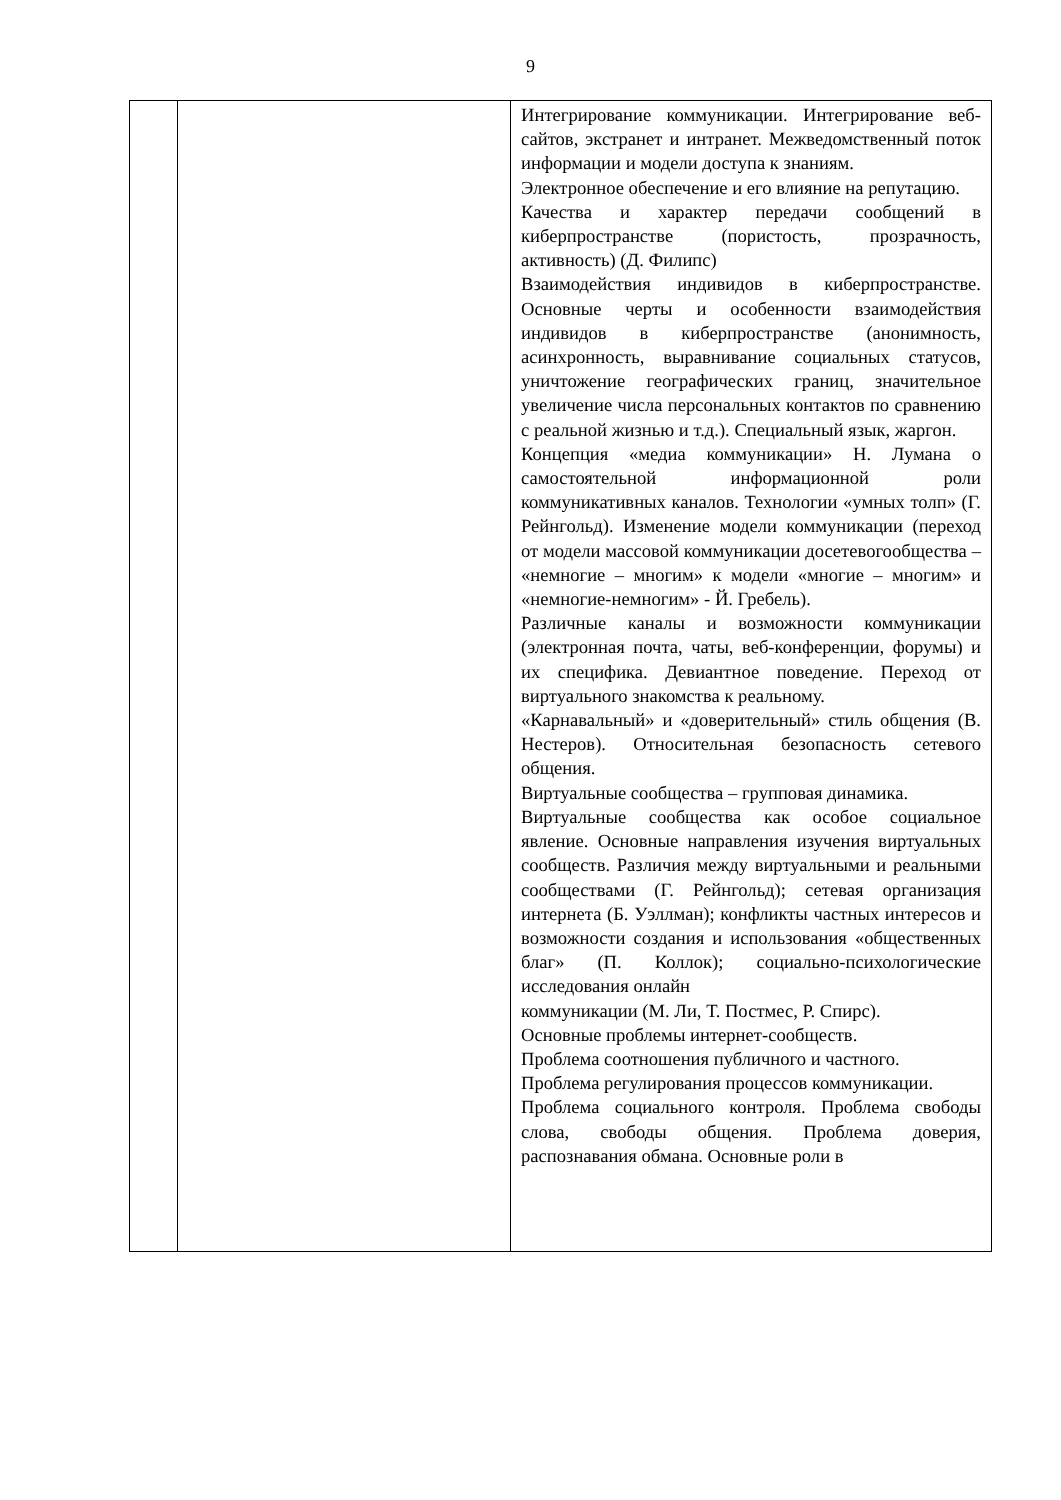9
| | | Интегрирование коммуникации. Интегрирование веб-сайтов, экстранет и интранет. Межведомственный поток информации и модели доступа к знаниям. Электронное обеспечение и его влияние на репутацию. Качества и характер передачи сообщений в киберпространстве (пористость, прозрачность, активность) (Д. Филипс) Взаимодействия индивидов в киберпространстве. Основные черты и особенности взаимодействия индивидов в киберпространстве (анонимность, асинхронность, выравнивание социальных статусов, уничтожение географических границ, значительное увеличение числа персональных контактов по сравнению с реальной жизнью и т.д.). Специальный язык, жаргон. Концепция «медиа коммуникации» Н. Лумана о самостоятельной информационной роли коммуникативных каналов. Технологии «умных толп» (Г. Рейнгольд). Изменение модели коммуникации (переход от модели массовой коммуникации досетевогообщества – «немногие – многим» к модели «многие – многим» и «немногие-немногим» - Й. Гребель). Различные каналы и возможности коммуникации (электронная почта, чаты, веб-конференции, форумы) и их специфика. Девиантное поведение. Переход от виртуального знакомства к реальному. «Карнавальный» и «доверительный» стиль общения (В. Нестеров). Относительная безопасность сетевого общения. Виртуальные сообщества – групповая динамика. Виртуальные сообщества как особое социальное явление. Основные направления изучения виртуальных сообществ. Различия между виртуальными и реальными сообществами (Г. Рейнгольд); сетевая организация интернета (Б. Уэллман); конфликты частных интересов и возможности создания и использования «общественных благ» (П. Коллок); социально-психологические исследования онлайн коммуникации (М. Ли, Т. Постмес, Р. Спирс). Основные проблемы интернет-сообществ. Проблема соотношения публичного и частного. Проблема регулирования процессов коммуникации. Проблема социального контроля. Проблема свободы слова, свободы общения. Проблема доверия, распознавания обмана. Основные роли в |